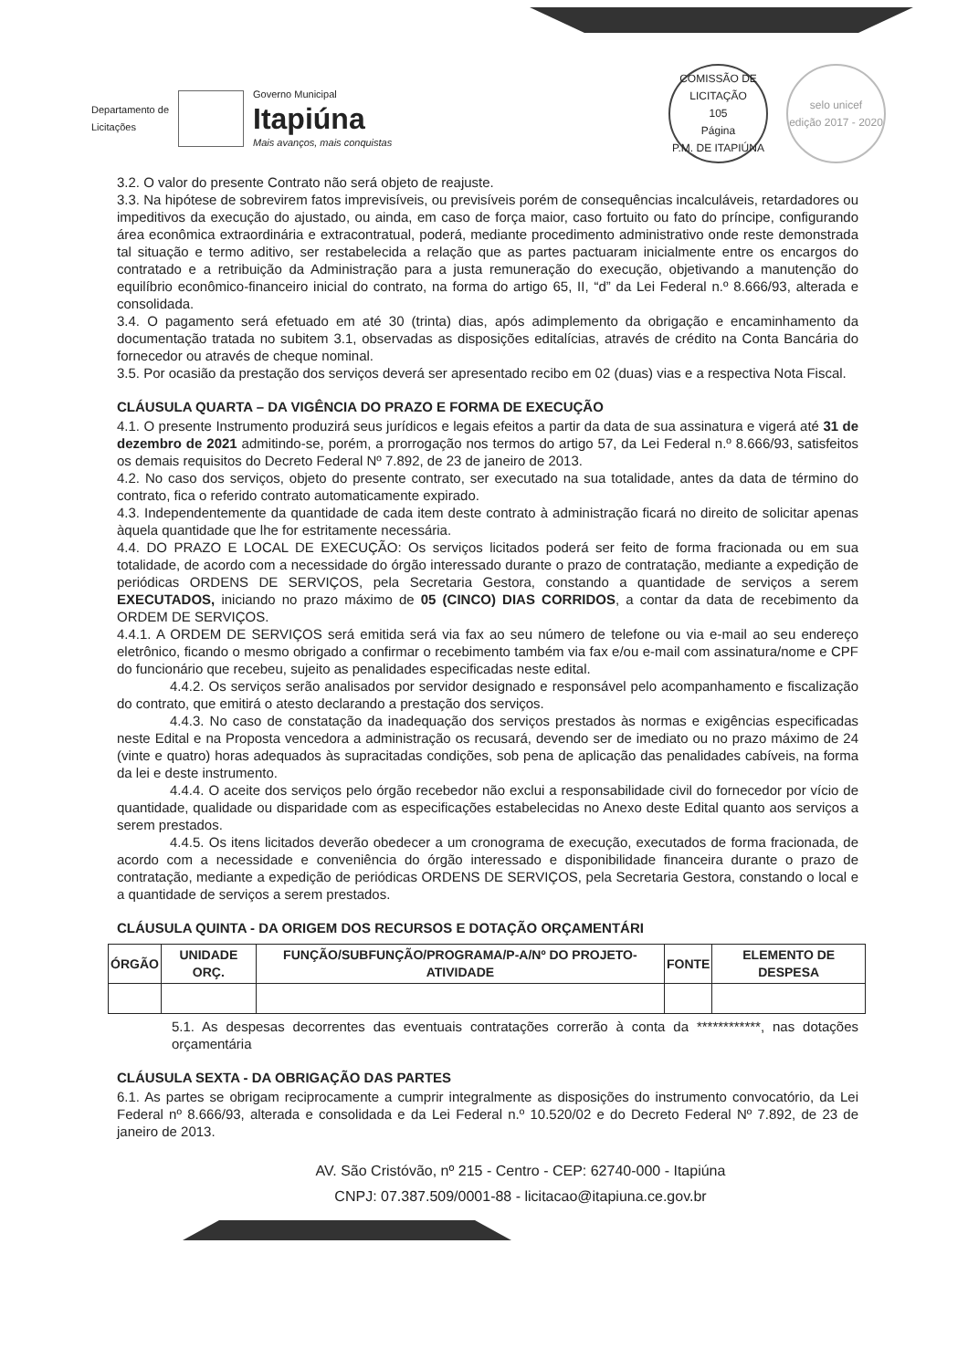Departamento de
Licitações Governo Municipal
Itapiúna
Mais avanços, mais conquistas
COMISSÃO DE LICITAÇÃO
105
Página
P.M. DE ITAPIÚNA
selo unicef
edição 2017 - 2020
3.2. O valor do presente Contrato não será objeto de reajuste.
3.3. Na hipótese de sobrevirem fatos imprevisíveis, ou previsíveis porém de consequências incalculáveis, retardadores ou impeditivos da execução do ajustado, ou ainda, em caso de força maior, caso fortuito ou fato do príncipe, configurando área econômica extraordinária e extracontratual, poderá, mediante procedimento administrativo onde reste demonstrada tal situação e termo aditivo, ser restabelecida a relação que as partes pactuaram inicialmente entre os encargos do contratado e a retribuição da Administração para a justa remuneração do execução, objetivando a manutenção do equilíbrio econômico-financeiro inicial do contrato, na forma do artigo 65, II, “d” da Lei Federal n.º 8.666/93, alterada e consolidada.
3.4. O pagamento será efetuado em até 30 (trinta) dias, após adimplemento da obrigação e encaminhamento da documentação tratada no subitem 3.1, observadas as disposições editalícias, através de crédito na Conta Bancária do fornecedor ou através de cheque nominal.
3.5. Por ocasião da prestação dos serviços deverá ser apresentado recibo em 02 (duas) vias e a respectiva Nota Fiscal.
CLÁUSULA QUARTA – DA VIGÊNCIA DO PRAZO E FORMA DE EXECUÇÃO
4.1. O presente Instrumento produzirá seus jurídicos e legais efeitos a partir da data de sua assinatura e vigerá até 31 de dezembro de 2021 admitindo-se, porém, a prorrogação nos termos do artigo 57, da Lei Federal n.º 8.666/93, satisfeitos os demais requisitos do Decreto Federal Nº 7.892, de 23 de janeiro de 2013.
4.2. No caso dos serviços, objeto do presente contrato, ser executado na sua totalidade, antes da data de término do contrato, fica o referido contrato automaticamente expirado.
4.3. Independentemente da quantidade de cada item deste contrato à administração ficará no direito de solicitar apenas àquela quantidade que lhe for estritamente necessária.
4.4. DO PRAZO E LOCAL DE EXECUÇÃO: Os serviços licitados poderá ser feito de forma fracionada ou em sua totalidade, de acordo com a necessidade do órgão interessado durante o prazo de contratação, mediante a expedição de periódicas ORDENS DE SERVIÇOS, pela Secretaria Gestora, constando a quantidade de serviços a serem EXECUTADOS, iniciando no prazo máximo de 05 (CINCO) DIAS CORRIDOS, a contar da data de recebimento da ORDEM DE SERVIÇOS.
4.4.1. A ORDEM DE SERVIÇOS será emitida será via fax ao seu número de telefone ou via e-mail ao seu endereço eletrônico, ficando o mesmo obrigado a confirmar o recebimento também via fax e/ou e-mail com assinatura/nome e CPF do funcionário que recebeu, sujeito as penalidades especificadas neste edital.
4.4.2. Os serviços serão analisados por servidor designado e responsável pelo acompanhamento e fiscalização do contrato, que emitirá o atesto declarando a prestação dos serviços.
4.4.3. No caso de constatação da inadequação dos serviços prestados às normas e exigências especificadas neste Edital e na Proposta vencedora a administração os recusará, devendo ser de imediato ou no prazo máximo de 24 (vinte e quatro) horas adequados às supracitadas condições, sob pena de aplicação das penalidades cabíveis, na forma da lei e deste instrumento.
4.4.4. O aceite dos serviços pelo órgão recebedor não exclui a responsabilidade civil do fornecedor por vício de quantidade, qualidade ou disparidade com as especificações estabelecidas no Anexo deste Edital quanto aos serviços a serem prestados.
4.4.5. Os itens licitados deverão obedecer a um cronograma de execução, executados de forma fracionada, de acordo com a necessidade e conveniência do órgão interessado e disponibilidade financeira durante o prazo de contratação, mediante a expedição de periódicas ORDENS DE SERVIÇOS, pela Secretaria Gestora, constando o local e a quantidade de serviços a serem prestados.
CLÁUSULA QUINTA - DA ORIGEM DOS RECURSOS E DOTAÇÃO ORÇAMENTÁRI
| ÓRGÃO | UNIDADE ORÇ. | FUNÇÃO/SUBFUNÇÃO/PROGRAMA/P-A/Nº DO PROJETO-ATIVIDADE | FONTE | ELEMENTO DE DESPESA |
| --- | --- | --- | --- | --- |
5.1. As despesas decorrentes das eventuais contratações correrão à conta da ************, nas dotações orçamentária
CLÁUSULA SEXTA - DA OBRIGAÇÃO DAS PARTES
6.1. As partes se obrigam reciprocamente a cumprir integralmente as disposições do instrumento convocatório, da Lei Federal nº 8.666/93, alterada e consolidada e da Lei Federal n.º 10.520/02 e do Decreto Federal Nº 7.892, de 23 de janeiro de 2013.
AV. São Cristóvão, nº 215 - Centro - CEP: 62740-000 - Itapiúna
CNPJ: 07.387.509/0001-88 - licitacao@itapiuna.ce.gov.br